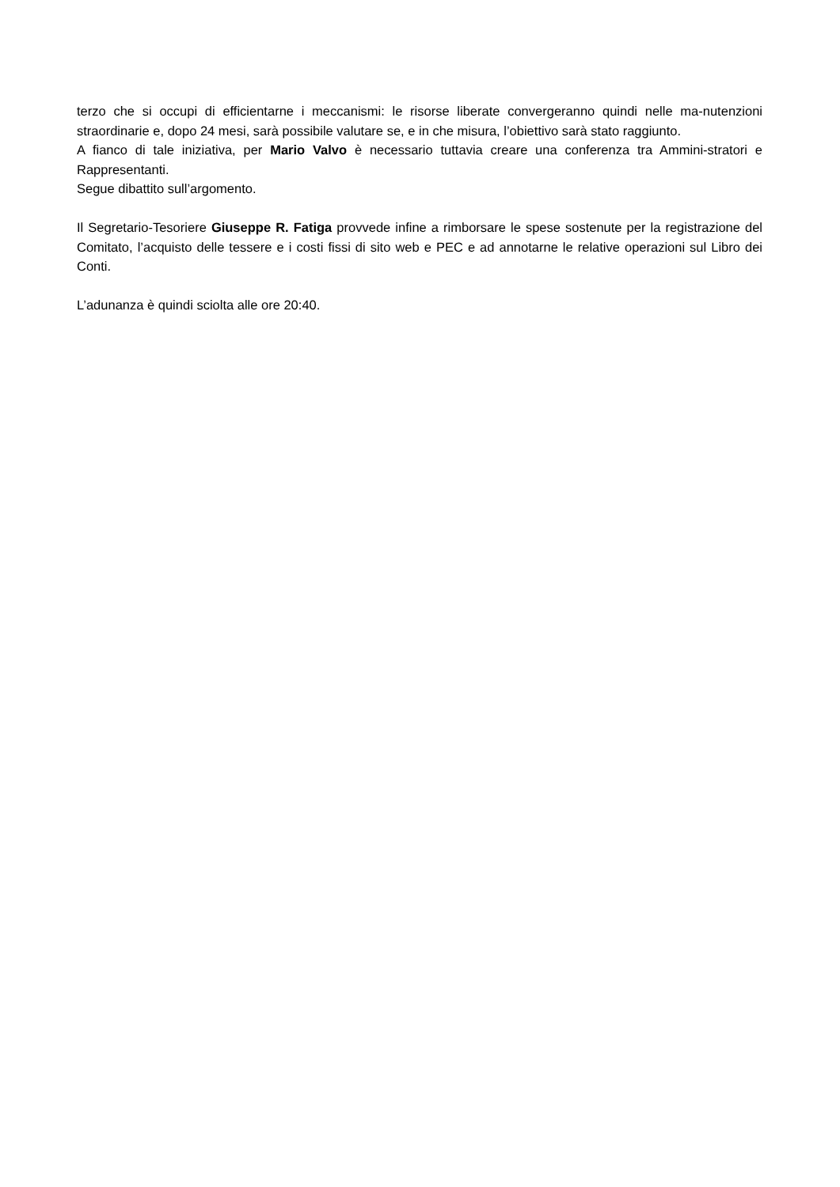terzo che si occupi di efficientarne i meccanismi: le risorse liberate convergeranno quindi nelle ma-nutenzioni straordinarie e, dopo 24 mesi, sarà possibile valutare se, e in che misura, l’obiettivo sarà stato raggiunto.
A fianco di tale iniziativa, per Mario Valvo è necessario tuttavia creare una conferenza tra Ammini-stratori e Rappresentanti.
Segue dibattito sull’argomento.
Il Segretario-Tesoriere Giuseppe R. Fatiga provvede infine a rimborsare le spese sostenute per la registrazione del Comitato, l’acquisto delle tessere e i costi fissi di sito web e PEC e ad annotarne le relative operazioni sul Libro dei Conti.
L’adunanza è quindi sciolta alle ore 20:40.